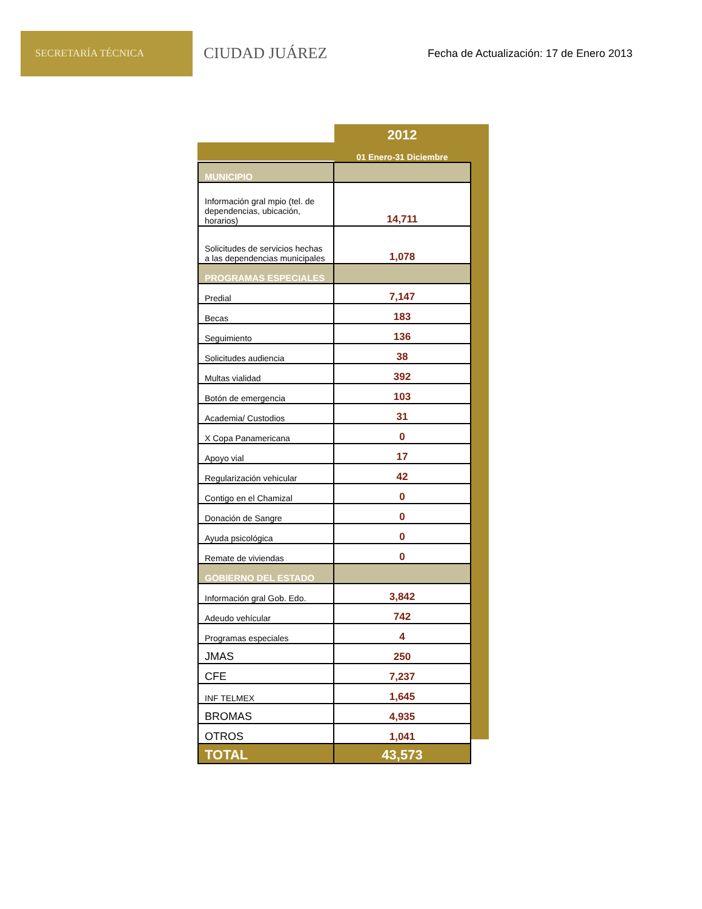SECRETARÍA TÉCNICA
CIUDAD JUÁREZ
Fecha de Actualización: 17 de Enero 2013
| | 2012 |
| --- | --- |
| | 01 Enero-31 Diciembre |
| MUNICIPIO | |
| Información gral mpio (tel. de dependencias, ubicación, horarios) | 14,711 |
| Solicitudes de servicios hechas a las dependencias municipales | 1,078 |
| PROGRAMAS ESPECIALES | |
| Predial | 7,147 |
| Becas | 183 |
| Seguimiento | 136 |
| Solicitudes audiencia | 38 |
| Multas vialidad | 392 |
| Botón de emergencia | 103 |
| Academia/ Custodios | 31 |
| X Copa Panamericana | 0 |
| Apoyo vial | 17 |
| Regularización vehicular | 42 |
| Contigo en el Chamizal | 0 |
| Donación de Sangre | 0 |
| Ayuda psicológica | 0 |
| Remate de viviendas | 0 |
| GOBIERNO DEL ESTADO | |
| Información gral Gob. Edo. | 3,842 |
| Adeudo vehícular | 742 |
| Programas especiales | 4 |
| JMAS | 250 |
| CFE | 7,237 |
| INF TELMEX | 1,645 |
| BROMAS | 4,935 |
| OTROS | 1,041 |
| TOTAL | 43,573 |